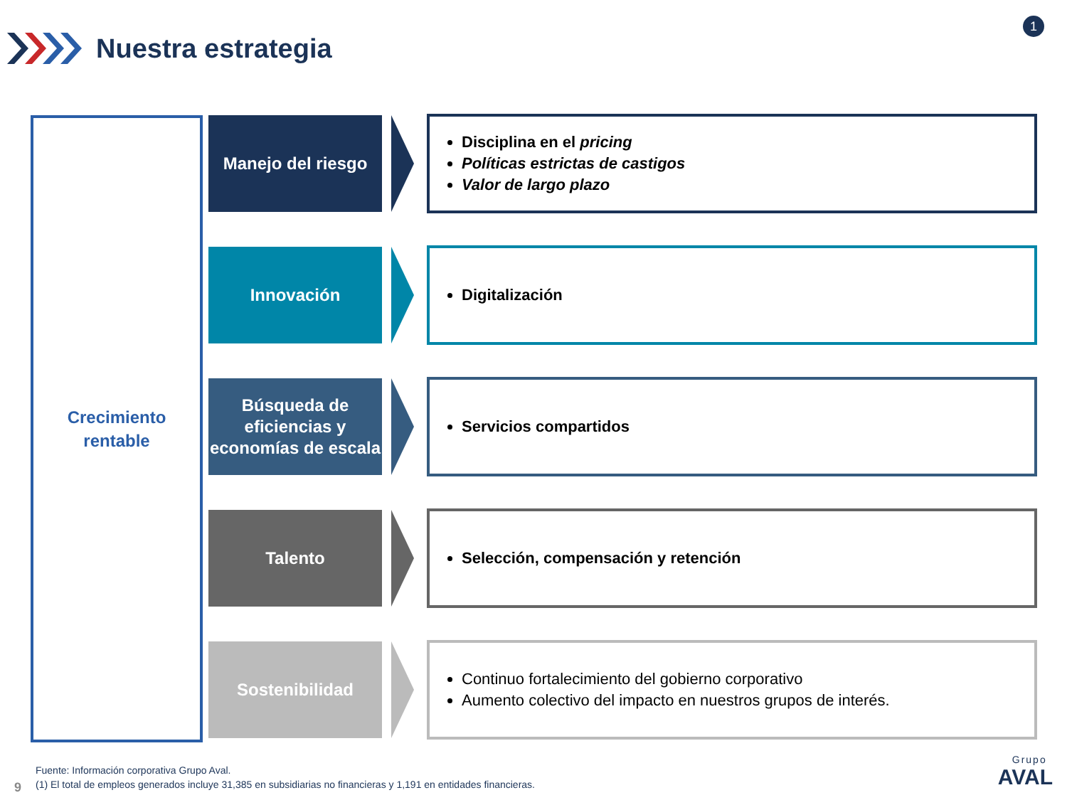Nuestra estrategia
1
Crecimiento
rentable
Manejo del riesgo
Disciplina en el pricing
Políticas estrictas de castigos
Valor de largo plazo
Innovación
Digitalización
Búsqueda de
eficiencias y
economías de escala
Servicios compartidos
Talento
Selección, compensación y retención
Sostenibilidad
Continuo fortalecimiento del gobierno corporativo
Aumento colectivo del impacto en nuestros grupos de interés.
Fuente: Información corporativa Grupo Aval.
(1) El total de empleos generados incluye 31,385 en subsidiarias no financieras y 1,191 en entidades financieras.
9
Grupo
AVAL